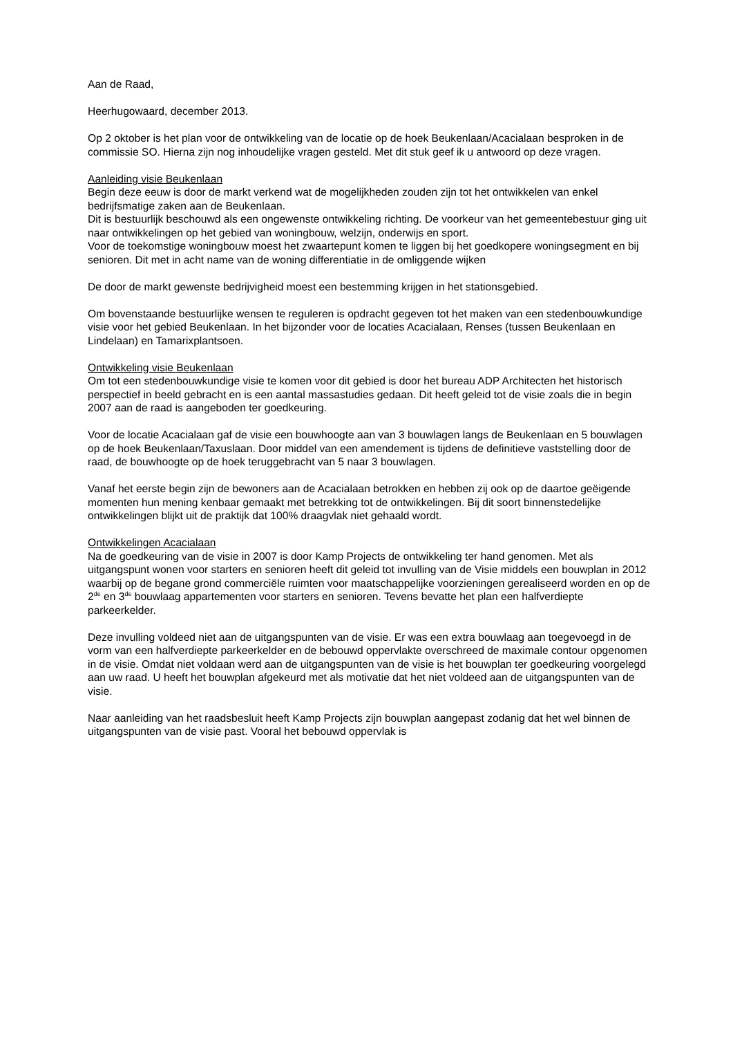Aan de Raad,
Heerhugowaard, december 2013.
Op 2 oktober is het plan voor de ontwikkeling van de locatie op de hoek Beukenlaan/Acacialaan besproken in de commissie SO. Hierna zijn nog inhoudelijke vragen gesteld. Met dit stuk geef ik u antwoord op deze vragen.
Aanleiding visie Beukenlaan
Begin deze eeuw is door de markt verkend wat de mogelijkheden zouden zijn tot het ontwikkelen van enkel bedrijfsmatige zaken aan de Beukenlaan.
Dit is bestuurlijk beschouwd als een ongewenste ontwikkeling richting. De voorkeur van het gemeentebestuur ging uit naar ontwikkelingen op het gebied van woningbouw, welzijn, onderwijs en sport.
Voor de toekomstige woningbouw moest het zwaartepunt komen te liggen bij het goedkopere woningsegment en bij senioren. Dit met in acht name van de woning differentiatie in de omliggende wijken
De door de markt gewenste bedrijvigheid moest een bestemming krijgen in het stationsgebied.
Om bovenstaande bestuurlijke wensen te reguleren is opdracht gegeven tot het maken van een stedenbouwkundige visie voor het gebied Beukenlaan. In het bijzonder voor de locaties Acacialaan, Renses (tussen Beukenlaan en Lindelaan) en Tamarixplantsoen.
Ontwikkeling visie Beukenlaan
Om tot een stedenbouwkundige visie te komen voor dit gebied is door het bureau ADP Architecten het historisch perspectief in beeld gebracht en is een aantal massastudies gedaan. Dit heeft geleid tot de visie zoals die in begin 2007 aan de raad is aangeboden ter goedkeuring.
Voor de locatie Acacialaan gaf de visie een bouwhoogte aan van 3 bouwlagen langs de Beukenlaan en 5 bouwlagen op de hoek Beukenlaan/Taxuslaan. Door middel van een amendement is tijdens de definitieve vaststelling door de raad, de bouwhoogte op de hoek teruggebracht van 5 naar 3 bouwlagen.
Vanaf het eerste begin zijn de bewoners aan de Acacialaan betrokken en hebben zij ook op de daartoe geëigende momenten hun mening kenbaar gemaakt met betrekking tot de ontwikkelingen. Bij dit soort binnenstedelijke ontwikkelingen blijkt uit de praktijk dat 100% draagvlak niet gehaald wordt.
Ontwikkelingen Acacialaan
Na de goedkeuring van de visie in 2007 is door Kamp Projects de ontwikkeling ter hand genomen. Met als uitgangspunt wonen voor starters en senioren heeft dit geleid tot invulling van de Visie middels een bouwplan in 2012 waarbij op de begane grond commerciële ruimten voor maatschappelijke voorzieningen gerealiseerd worden en op de 2<sup>de</sup> en 3<sup>de</sup> bouwlaag appartementen voor starters en senioren. Tevens bevatte het plan een halfverdiepte parkeerkelder.
Deze invulling voldeed niet aan de uitgangspunten van de visie. Er was een extra bouwlaag aan toegevoegd in de vorm van een halfverdiepte parkeerkelder en de bebouwd oppervlakte overschreed de maximale contour opgenomen in de visie. Omdat niet voldaan werd aan de uitgangspunten van de visie is het bouwplan ter goedkeuring voorgelegd aan uw raad. U heeft het bouwplan afgekeurd met als motivatie dat het niet voldeed aan de uitgangspunten van de visie.
Naar aanleiding van het raadsbesluit heeft Kamp Projects zijn bouwplan aangepast zodanig dat het wel binnen de uitgangspunten van de visie past. Vooral het bebouwd oppervlak is